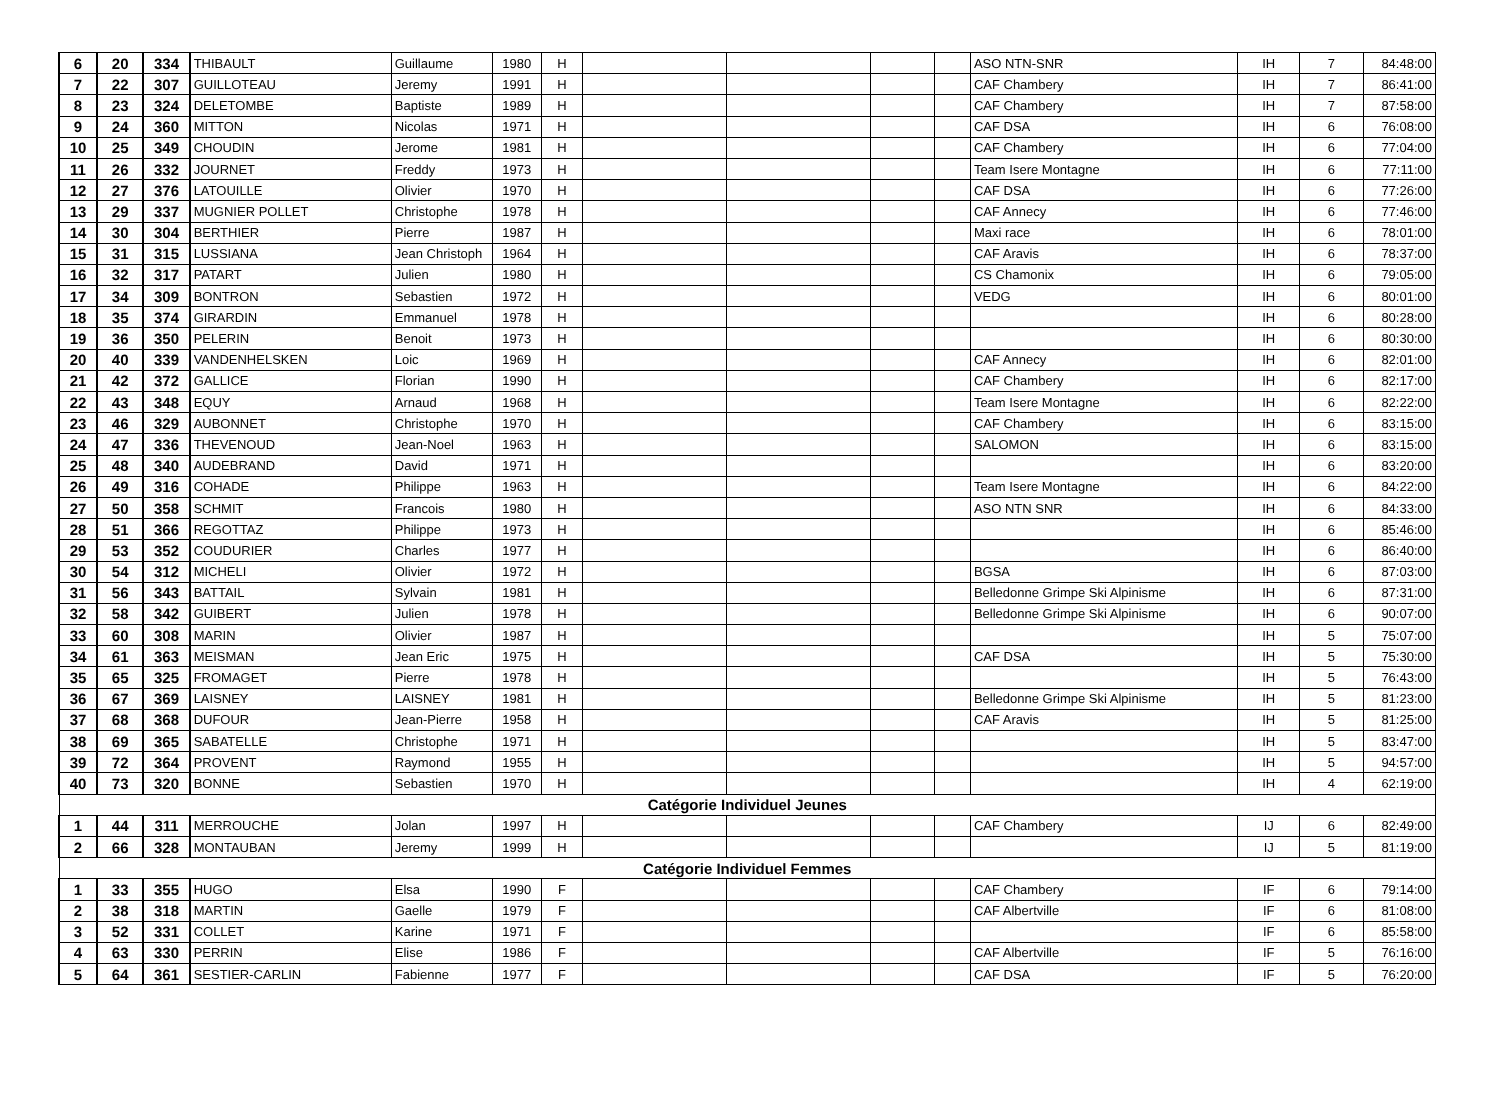| 6 | 20 | 334 | THIBAULT | Guillaume | 1980 | H | | | | | ASO NTN-SNR | IH | 7 | 84:48:00 |
| 7 | 22 | 307 | GUILLOTEAU | Jeremy | 1991 | H | | | | | CAF Chambery | IH | 7 | 86:41:00 |
| 8 | 23 | 324 | DELETOMBE | Baptiste | 1989 | H | | | | | CAF Chambery | IH | 7 | 87:58:00 |
| 9 | 24 | 360 | MITTON | Nicolas | 1971 | H | | | | | CAF DSA | IH | 6 | 76:08:00 |
| 10 | 25 | 349 | CHOUDIN | Jerome | 1981 | H | | | | | CAF Chambery | IH | 6 | 77:04:00 |
| 11 | 26 | 332 | JOURNET | Freddy | 1973 | H | | | | | Team Isere Montagne | IH | 6 | 77:11:00 |
| 12 | 27 | 376 | LATOUILLE | Olivier | 1970 | H | | | | | CAF DSA | IH | 6 | 77:26:00 |
| 13 | 29 | 337 | MUGNIER POLLET | Christophe | 1978 | H | | | | | CAF Annecy | IH | 6 | 77:46:00 |
| 14 | 30 | 304 | BERTHIER | Pierre | 1987 | H | | | | | Maxi race | IH | 6 | 78:01:00 |
| 15 | 31 | 315 | LUSSIANA | Jean Christoph | 1964 | H | | | | | CAF Aravis | IH | 6 | 78:37:00 |
| 16 | 32 | 317 | PATART | Julien | 1980 | H | | | | | CS Chamonix | IH | 6 | 79:05:00 |
| 17 | 34 | 309 | BONTRON | Sebastien | 1972 | H | | | | | VEDG | IH | 6 | 80:01:00 |
| 18 | 35 | 374 | GIRARDIN | Emmanuel | 1978 | H | | | | | | IH | 6 | 80:28:00 |
| 19 | 36 | 350 | PELERIN | Benoit | 1973 | H | | | | | | IH | 6 | 80:30:00 |
| 20 | 40 | 339 | VANDENHELSKEN | Loic | 1969 | H | | | | | CAF Annecy | IH | 6 | 82:01:00 |
| 21 | 42 | 372 | GALLICE | Florian | 1990 | H | | | | | CAF Chambery | IH | 6 | 82:17:00 |
| 22 | 43 | 348 | EQUY | Arnaud | 1968 | H | | | | | Team Isere Montagne | IH | 6 | 82:22:00 |
| 23 | 46 | 329 | AUBONNET | Christophe | 1970 | H | | | | | CAF Chambery | IH | 6 | 83:15:00 |
| 24 | 47 | 336 | THEVENOUD | Jean-Noel | 1963 | H | | | | | SALOMON | IH | 6 | 83:15:00 |
| 25 | 48 | 340 | AUDEBRAND | David | 1971 | H | | | | | | IH | 6 | 83:20:00 |
| 26 | 49 | 316 | COHADE | Philippe | 1963 | H | | | | | Team Isere Montagne | IH | 6 | 84:22:00 |
| 27 | 50 | 358 | SCHMIT | Francois | 1980 | H | | | | | ASO NTN SNR | IH | 6 | 84:33:00 |
| 28 | 51 | 366 | REGOTTAZ | Philippe | 1973 | H | | | | | | IH | 6 | 85:46:00 |
| 29 | 53 | 352 | COUDURIER | Charles | 1977 | H | | | | | | IH | 6 | 86:40:00 |
| 30 | 54 | 312 | MICHELI | Olivier | 1972 | H | | | | | BGSA | IH | 6 | 87:03:00 |
| 31 | 56 | 343 | BATTAIL | Sylvain | 1981 | H | | | | | Belledonne Grimpe Ski Alpinisme | IH | 6 | 87:31:00 |
| 32 | 58 | 342 | GUIBERT | Julien | 1978 | H | | | | | Belledonne Grimpe Ski Alpinisme | IH | 6 | 90:07:00 |
| 33 | 60 | 308 | MARIN | Olivier | 1987 | H | | | | | | IH | 5 | 75:07:00 |
| 34 | 61 | 363 | MEISMAN | Jean Eric | 1975 | H | | | | | CAF DSA | IH | 5 | 75:30:00 |
| 35 | 65 | 325 | FROMAGET | Pierre | 1978 | H | | | | | | IH | 5 | 76:43:00 |
| 36 | 67 | 369 | LAISNEY | LAISNEY | 1981 | H | | | | | Belledonne Grimpe Ski Alpinisme | IH | 5 | 81:23:00 |
| 37 | 68 | 368 | DUFOUR | Jean-Pierre | 1958 | H | | | | | CAF Aravis | IH | 5 | 81:25:00 |
| 38 | 69 | 365 | SABATELLE | Christophe | 1971 | H | | | | | | IH | 5 | 83:47:00 |
| 39 | 72 | 364 | PROVENT | Raymond | 1955 | H | | | | | | IH | 5 | 94:57:00 |
| 40 | 73 | 320 | BONNE | Sebastien | 1970 | H | | | | | | IH | 4 | 62:19:00 |
| Catégorie Individuel Jeunes | | | | | | | | | | | | | | |
| 1 | 44 | 311 | MERROUCHE | Jolan | 1997 | H | | | | | CAF Chambery | IJ | 6 | 82:49:00 |
| 2 | 66 | 328 | MONTAUBAN | Jeremy | 1999 | H | | | | | | IJ | 5 | 81:19:00 |
| Catégorie Individuel Femmes | | | | | | | | | | | | | | |
| 1 | 33 | 355 | HUGO | Elsa | 1990 | F | | | | | CAF Chambery | IF | 6 | 79:14:00 |
| 2 | 38 | 318 | MARTIN | Gaelle | 1979 | F | | | | | CAF Albertville | IF | 6 | 81:08:00 |
| 3 | 52 | 331 | COLLET | Karine | 1971 | F | | | | | | IF | 6 | 85:58:00 |
| 4 | 63 | 330 | PERRIN | Elise | 1986 | F | | | | | CAF Albertville | IF | 5 | 76:16:00 |
| 5 | 64 | 361 | SESTIER-CARLIN | Fabienne | 1977 | F | | | | | CAF DSA | IF | 5 | 76:20:00 |